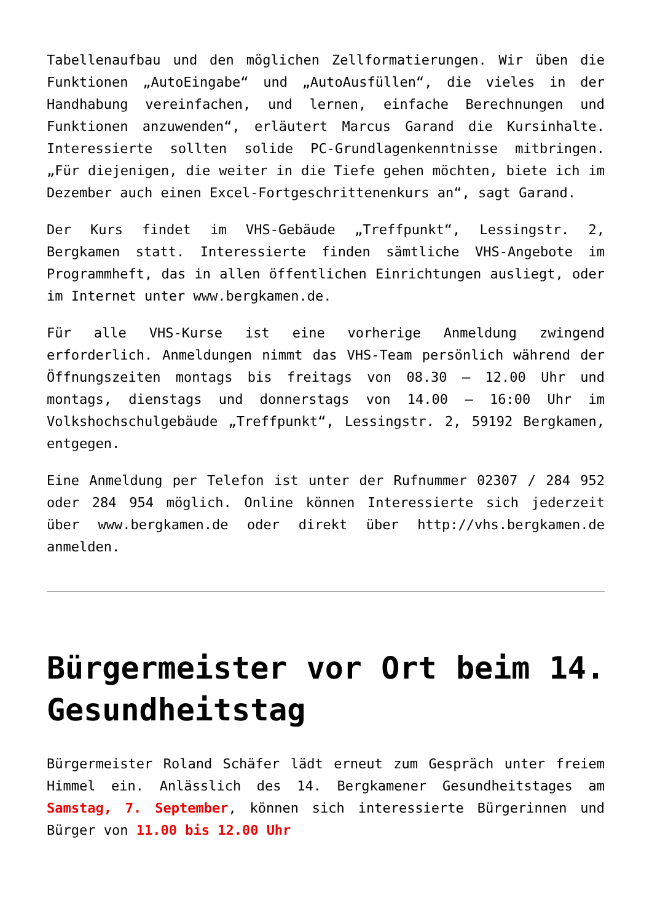Tabellenaufbau und den möglichen Zellformatierungen. Wir üben die Funktionen „AutoEingabe“ und „AutoAusfüllen“, die vieles in der Handhabung vereinfachen, und lernen, einfache Berechnungen und Funktionen anzuwenden“, erläutert Marcus Garand die Kursinhalte. Interessierte sollten solide PC-Grundlagenkenntnisse mitbringen. „Für diejenigen, die weiter in die Tiefe gehen möchten, biete ich im Dezember auch einen Excel-Fortgeschrittenenkurs an“, sagt Garand.
Der Kurs findet im VHS-Gebäude „Treffpunkt“, Lessingstr. 2, Bergkamen statt. Interessierte finden sämtliche VHS-Angebote im Programmheft, das in allen öffentlichen Einrichtungen ausliegt, oder im Internet unter www.bergkamen.de.
Für alle VHS-Kurse ist eine vorherige Anmeldung zwingend erforderlich. Anmeldungen nimmt das VHS-Team persönlich während der Öffnungszeiten montags bis freitags von 08.30 – 12.00 Uhr und montags, dienstags und donnerstags von 14.00 – 16:00 Uhr im Volkshochschulgebäude „Treffpunkt“, Lessingstr. 2, 59192 Bergkamen, entgegen.
Eine Anmeldung per Telefon ist unter der Rufnummer 02307 / 284 952 oder 284 954 möglich. Online können Interessierte sich jederzeit über www.bergkamen.de oder direkt über http://vhs.bergkamen.de anmelden.
Bürgermeister vor Ort beim 14. Gesundheitstag
Bürgermeister Roland Schäfer lädt erneut zum Gespräch unter freiem Himmel ein. Anlässlich des 14. Bergkamener Gesundheitstages am Samstag, 7. September, können sich interessierte Bürgerinnen und Bürger von 11.00 bis 12.00 Uhr